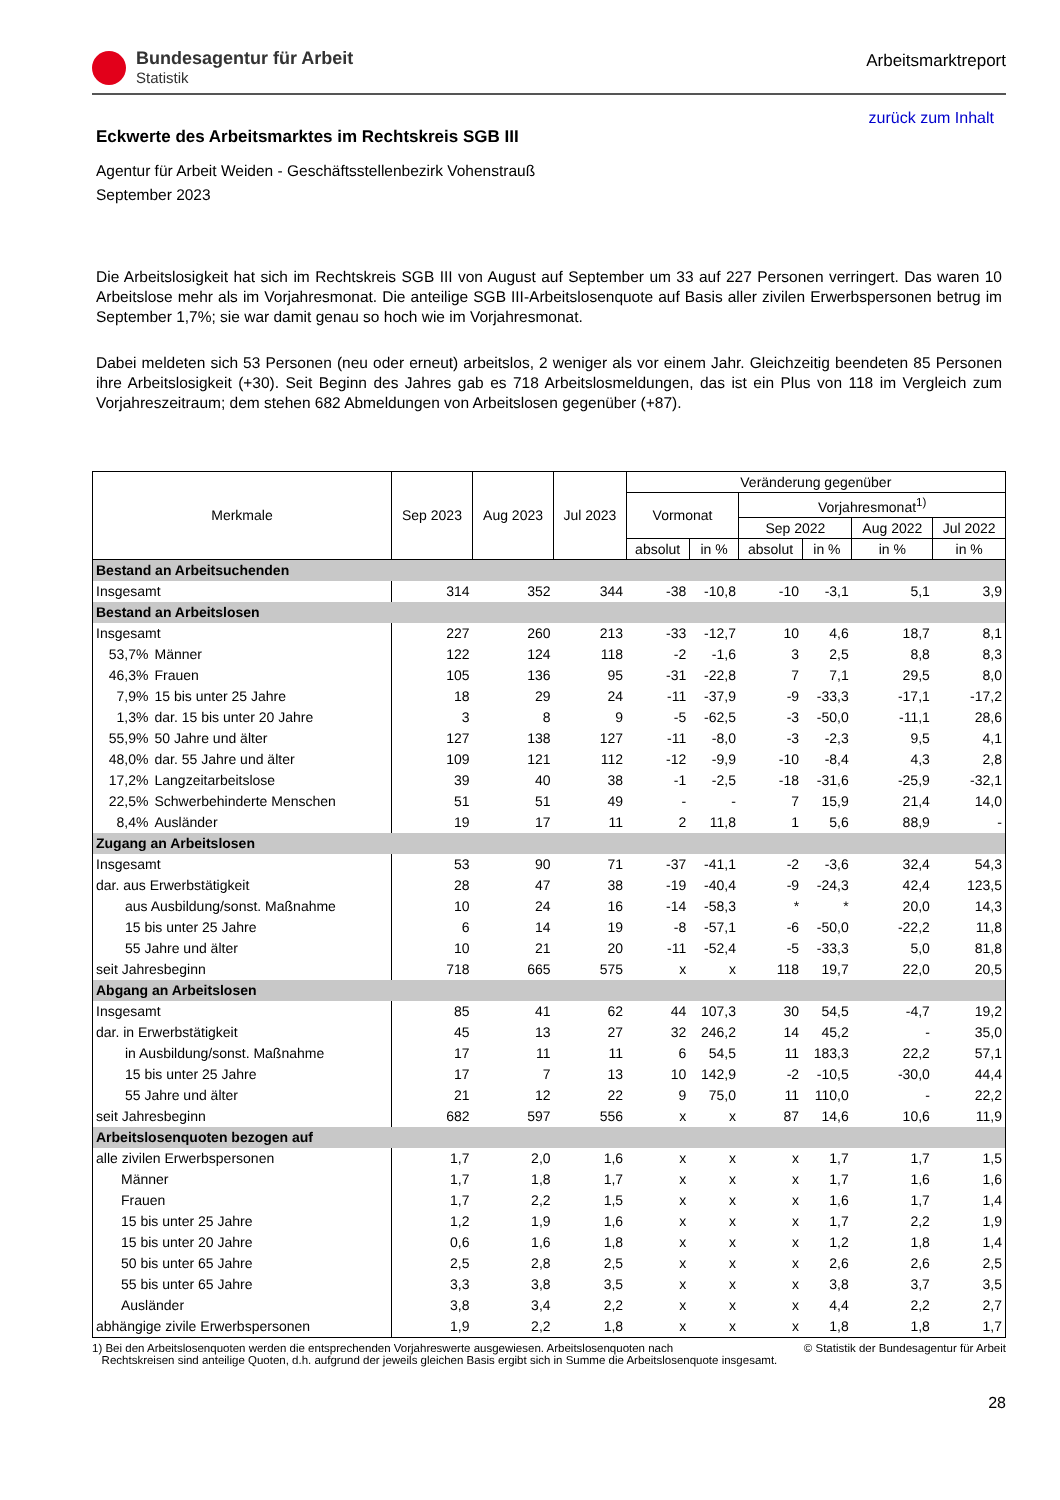Bundesagentur für Arbeit
Statistik
Arbeitsmarktreport
zurück zum Inhalt
Eckwerte des Arbeitsmarktes im Rechtskreis SGB III
Agentur für Arbeit Weiden - Geschäftsstellenbezirk Vohenstrauß
September 2023
Die Arbeitslosigkeit hat sich im Rechtskreis SGB III von August auf September um 33 auf 227 Personen verringert. Das waren 10 Arbeitslose mehr als im Vorjahresmonat. Die anteilige SGB III-Arbeitslosenquote auf Basis aller zivilen Erwerbspersonen betrug im September 1,7%; sie war damit genau so hoch wie im Vorjahresmonat.
Dabei meldeten sich 53 Personen (neu oder erneut) arbeitslos, 2 weniger als vor einem Jahr. Gleichzeitig beendeten 85 Personen ihre Arbeitslosigkeit (+30). Seit Beginn des Jahres gab es 718 Arbeitslosmeldungen, das ist ein Plus von 118 im Vergleich zum Vorjahreszeitraum; dem stehen 682 Abmeldungen von Arbeitslosen gegenüber (+87).
| Merkmale | | Sep 2023 | Aug 2023 | Jul 2023 | Veränderung gegenüber | | | | | |
| --- | --- | --- | --- | --- | --- | --- | --- | --- | --- | --- |
| | | | | | Vormonat | | Vorjahresmonat<sup>1)</sup> | | | |
| | | | | | | | Sep 2022 | | Aug 2022 | Jul 2022 |
| | | | | | absolut | in % | absolut | in % | in % | in % |
| Bestand an Arbeitsuchenden | | | | | | | | | | |
| Insgesamt | | 314 | 352 | 344 | -38 | -10,8 | -10 | -3,1 | 5,1 | 3,9 |
| Bestand an Arbeitslosen | | | | | | | | | | |
| Insgesamt | | 227 | 260 | 213 | -33 | -12,7 | 10 | 4,6 | 18,7 | 8,1 |
| 53,7% | Männer | 122 | 124 | 118 | -2 | -1,6 | 3 | 2,5 | 8,8 | 8,3 |
| 46,3% | Frauen | 105 | 136 | 95 | -31 | -22,8 | 7 | 7,1 | 29,5 | 8,0 |
| 7,9% | 15 bis unter 25 Jahre | 18 | 29 | 24 | -11 | -37,9 | -9 | -33,3 | -17,1 | -17,2 |
| 1,3% | dar. 15 bis unter 20 Jahre | 3 | 8 | 9 | -5 | -62,5 | -3 | -50,0 | -11,1 | 28,6 |
| 55,9% | 50 Jahre und älter | 127 | 138 | 127 | -11 | -8,0 | -3 | -2,3 | 9,5 | 4,1 |
| 48,0% | dar. 55 Jahre und älter | 109 | 121 | 112 | -12 | -9,9 | -10 | -8,4 | 4,3 | 2,8 |
| 17,2% | Langzeitarbeitslose | 39 | 40 | 38 | -1 | -2,5 | -18 | -31,6 | -25,9 | -32,1 |
| 22,5% | Schwerbehinderte Menschen | 51 | 51 | 49 | - | - | 7 | 15,9 | 21,4 | 14,0 |
| 8,4% | Ausländer | 19 | 17 | 11 | 2 | 11,8 | 1 | 5,6 | 88,9 | - |
| Zugang an Arbeitslosen | | | | | | | | | | |
| Insgesamt | | 53 | 90 | 71 | -37 | -41,1 | -2 | -3,6 | 32,4 | 54,3 |
| dar. aus Erwerbstätigkeit | | 28 | 47 | 38 | -19 | -40,4 | -9 | -24,3 | 42,4 | 123,5 |
| aus Ausbildung/sonst. Maßnahme | | 10 | 24 | 16 | -14 | -58,3 | * | * | 20,0 | 14,3 |
| 15 bis unter 25 Jahre | | 6 | 14 | 19 | -8 | -57,1 | -6 | -50,0 | -22,2 | 11,8 |
| 55 Jahre und älter | | 10 | 21 | 20 | -11 | -52,4 | -5 | -33,3 | 5,0 | 81,8 |
| seit Jahresbeginn | | 718 | 665 | 575 | x | x | 118 | 19,7 | 22,0 | 20,5 |
| Abgang an Arbeitslosen | | | | | | | | | | |
| Insgesamt | | 85 | 41 | 62 | 44 | 107,3 | 30 | 54,5 | -4,7 | 19,2 |
| dar. in Erwerbstätigkeit | | 45 | 13 | 27 | 32 | 246,2 | 14 | 45,2 | - | 35,0 |
| in Ausbildung/sonst. Maßnahme | | 17 | 11 | 11 | 6 | 54,5 | 11 | 183,3 | 22,2 | 57,1 |
| 15 bis unter 25 Jahre | | 17 | 7 | 13 | 10 | 142,9 | -2 | -10,5 | -30,0 | 44,4 |
| 55 Jahre und älter | | 21 | 12 | 22 | 9 | 75,0 | 11 | 110,0 | - | 22,2 |
| seit Jahresbeginn | | 682 | 597 | 556 | x | x | 87 | 14,6 | 10,6 | 11,9 |
| Arbeitslosenquoten bezogen auf | | | | | | | | | | |
| alle zivilen Erwerbspersonen | | 1,7 | 2,0 | 1,6 | x | x | x | 1,7 | 1,7 | 1,5 |
| Männer | | 1,7 | 1,8 | 1,7 | x | x | x | 1,7 | 1,6 | 1,6 |
| Frauen | | 1,7 | 2,2 | 1,5 | x | x | x | 1,6 | 1,7 | 1,4 |
| 15 bis unter 25 Jahre | | 1,2 | 1,9 | 1,6 | x | x | x | 1,7 | 2,2 | 1,9 |
| 15 bis unter 20 Jahre | | 0,6 | 1,6 | 1,8 | x | x | x | 1,2 | 1,8 | 1,4 |
| 50 bis unter 65 Jahre | | 2,5 | 2,8 | 2,5 | x | x | x | 2,6 | 2,6 | 2,5 |
| 55 bis unter 65 Jahre | | 3,3 | 3,8 | 3,5 | x | x | x | 3,8 | 3,7 | 3,5 |
| Ausländer | | 3,8 | 3,4 | 2,2 | x | x | x | 4,4 | 2,2 | 2,7 |
| abhängige zivile Erwerbspersonen | | 1,9 | 2,2 | 1,8 | x | x | x | 1,8 | 1,8 | 1,7 |
1) Bei den Arbeitslosenquoten werden die entsprechenden Vorjahreswerte ausgewiesen. Arbeitslosenquoten nach
Rechtskreisen sind anteilige Quoten, d.h. aufgrund der jeweils gleichen Basis ergibt sich in Summe die Arbeitslosenquote insgesamt.
© Statistik der Bundesagentur für Arbeit
28